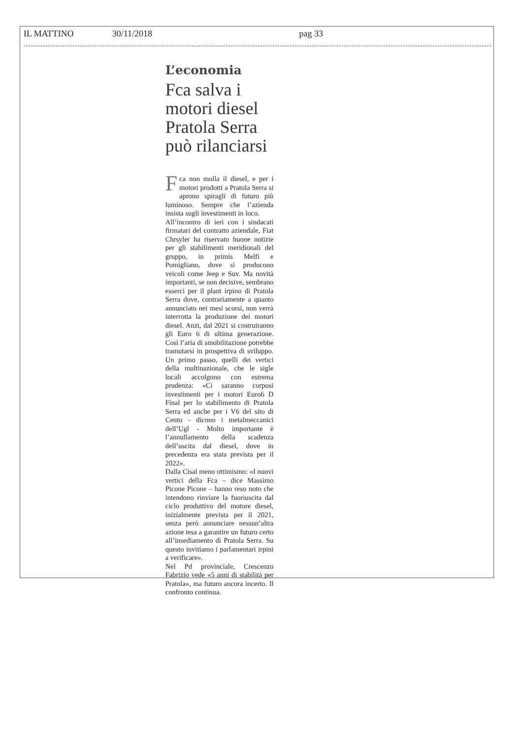IL MATTINO 30/11/2018 pag 33
L’economia
Fca salva i motori diesel Pratola Serra può rilanciarsi
Fca non molla il diesel, e per i motori prodotti a Pratola Serra si aprono spiragli di futuro più luminoso. Sempre che l’azienda insista sugli investimenti in loco.
All’incontro di ieri con i sindacati firmatari del contratto aziendale, Fiat Chrsyler ha riservato buone notizie per gli stabilimenti meridionali del gruppo, in primis Melfi e Pomigliano, dove si producono veicoli come Jeep e Suv. Ma novità importanti, se non decisive, sembrano esserci per il plant irpino di Pratola Serra dove, contrariamente a quanto annunciato nei mesi scorsi, non verrà interrotta la produzione dei motori diesel. Anzi, dal 2021 si costruiranno gli Euro 6 di ultima generazione. Così l’aria di smobilitazione potrebbe tramutarsi in prospettiva di sviluppo. Un primo passo, quelli dei vertici della multinazionale, che le sigle locali accolgono con estrema prudenza: «Ci saranno corposi investimenti per i motori Euro6 D Final per lo stabilimento di Pratola Serra ed anche per i V6 del sito di Cento - dicono i metalmeccanici dell’Ugl - Molto importante è l’annullamento della scadenza dell’uscita dal diesel, dove in precedenza era stata prevista per il 2022».
Dalla Cisal meno ottimismo: «I nuovi vertici della Fca – dice Massimo Picone Picone – hanno reso noto che intendono rinviare la fuoriuscita dal ciclo produttivo del motore diesel, inizialmente prevista per il 2021, senza però annunciare nessun’altra azione tesa a garantire un futuro certo all’insediamento di Pratola Serra. Su questo invitiamo i parlamentari irpini a verificare».
Nel Pd provinciale, Crescenzo Fabrizio vede «5 anni di stabilità per Pratola», ma futuro ancora incerto. Il confronto continua.